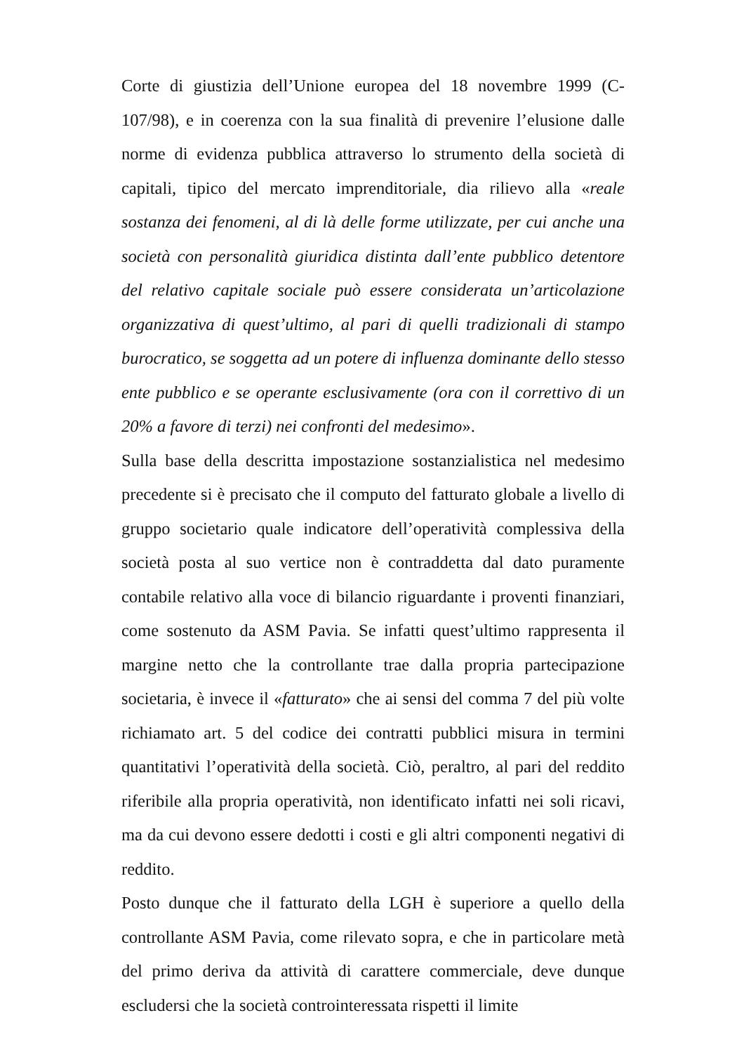Corte di giustizia dell’Unione europea del 18 novembre 1999 (C-107/98), e in coerenza con la sua finalità di prevenire l’elusione dalle norme di evidenza pubblica attraverso lo strumento della società di capitali, tipico del mercato imprenditoriale, dia rilievo alla «reale sostanza dei fenomeni, al di là delle forme utilizzate, per cui anche una società con personalità giuridica distinta dall’ente pubblico detentore del relativo capitale sociale può essere considerata un’articolazione organizzativa di quest’ultimo, al pari di quelli tradizionali di stampo burocratico, se soggetta ad un potere di influenza dominante dello stesso ente pubblico e se operante esclusivamente (ora con il correttivo di un 20% a favore di terzi) nei confronti del medesimo».
Sulla base della descritta impostazione sostanzialistica nel medesimo precedente si è precisato che il computo del fatturato globale a livello di gruppo societario quale indicatore dell’operatività complessiva della società posta al suo vertice non è contraddetta dal dato puramente contabile relativo alla voce di bilancio riguardante i proventi finanziari, come sostenuto da ASM Pavia. Se infatti quest’ultimo rappresenta il margine netto che la controllante trae dalla propria partecipazione societaria, è invece il «fatturato» che ai sensi del comma 7 del più volte richiamato art. 5 del codice dei contratti pubblici misura in termini quantitativi l’operatività della società. Ciò, peraltro, al pari del reddito riferibile alla propria operatività, non identificato infatti nei soli ricavi, ma da cui devono essere dedotti i costi e gli altri componenti negativi di reddito.
Posto dunque che il fatturato della LGH è superiore a quello della controllante ASM Pavia, come rilevato sopra, e che in particolare metà del primo deriva da attività di carattere commerciale, deve dunque escludersi che la società controinteressata rispetti il limite